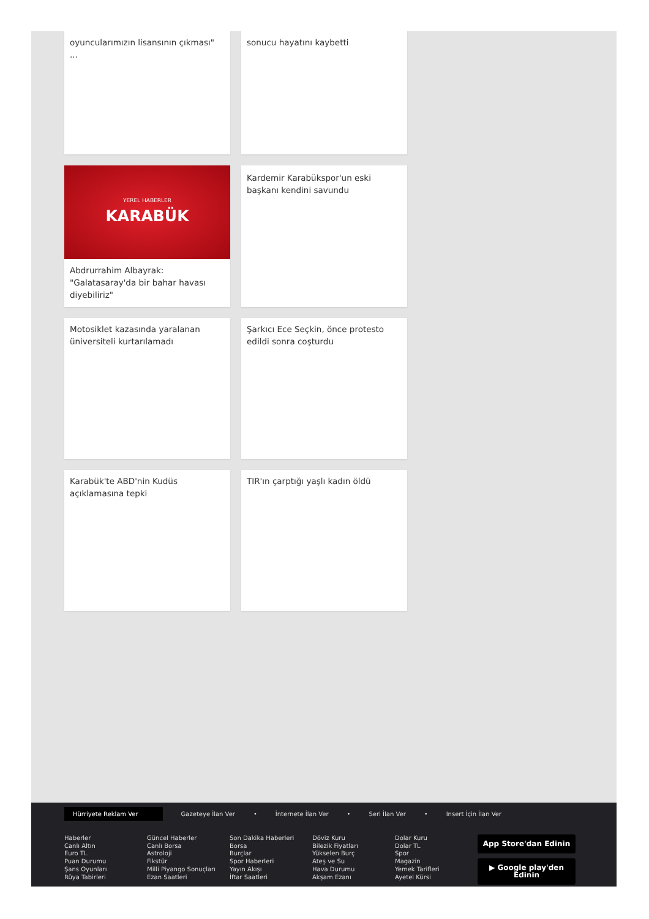oyuncularımızın lisansının çıkması" ...
sonucu hayatını kaybetti
YEREL HABERLER
KARABÜK
Abdrurrahim Albayrak: "Galatasaray'da bir bahar havası diyebiliriz"
Kardemir Karabükspor'un eski başkanı kendini savundu
Motosiklet kazasında yaralanan üniversiteli kurtarılamadı
Şarkıcı Ece Seçkin, önce protesto edildi sonra coşturdu
Karabük'te ABD'nin Kudüs açıklamasına tepki
TIR'ın çarptığı yaşlı kadın öldü
Hürriyete Reklam Ver Gazeteye İlan Ver • İnternete İlan Ver • Seri İlan Ver • Insert İçin İlan Ver
Haberler
Canlı Altın
Euro TL
Puan Durumu
Şans Oyunları
Rüya Tabirleri
Güncel Haberler
Canlı Borsa
Astroloji
Fikstür
Milli Piyango Sonuçları
Ezan Saatleri
Son Dakika Haberleri
Borsa
Burçlar
Spor Haberleri
Yayın Akışı
İftar Saatleri
Döviz Kuru
Bilezik Fiyatları
Yükselen Burç
Ateş ve Su
Hava Durumu
Akşam Ezanı
Dolar Kuru
Dolar TL
Spor
Magazin
Yemek Tarifleri
Ayetel Kürsi
App Store'dan Edinin
▶ Google play'den Edinin